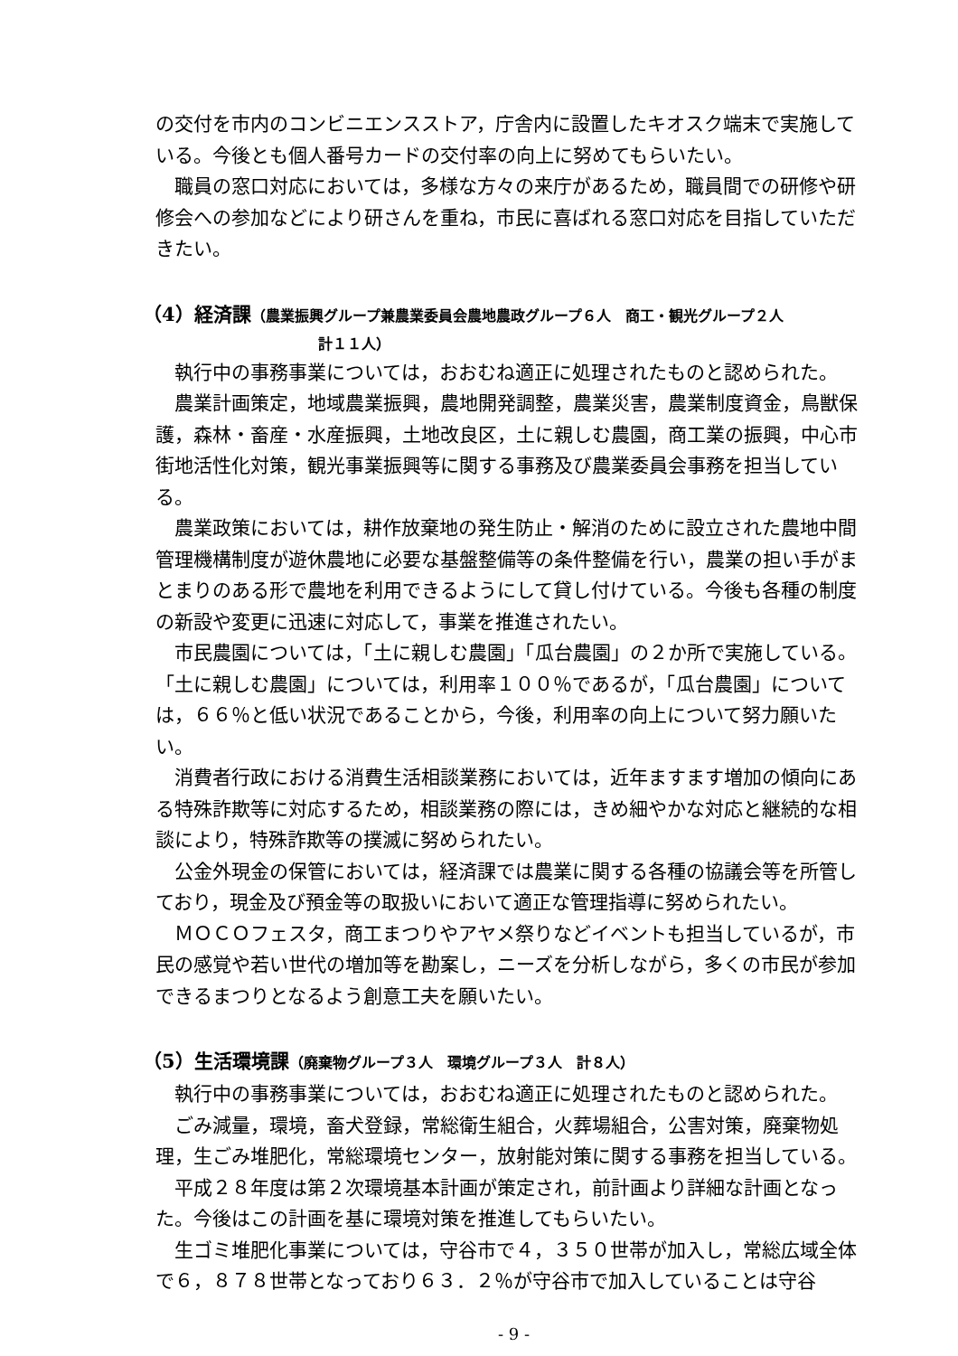の交付を市内のコンビニエンスストア，庁舎内に設置したキオスク端末で実施している。今後とも個人番号カードの交付率の向上に努めてもらいたい。
職員の窓口対応においては，多様な方々の来庁があるため，職員間での研修や研修会への参加などにより研さんを重ね，市民に喜ばれる窓口対応を目指していただきたい。
（4）経済課（農業振興グループ兼農業委員会農地農政グループ６人　商工・観光グループ２人
計１１人）
執行中の事務事業については，おおむね適正に処理されたものと認められた。
農業計画策定，地域農業振興，農地開発調整，農業災害，農業制度資金，鳥獣保護，森林・畜産・水産振興，土地改良区，土に親しむ農園，商工業の振興，中心市街地活性化対策，観光事業振興等に関する事務及び農業委員会事務を担当している。
農業政策においては，耕作放棄地の発生防止・解消のために設立された農地中間管理機構制度が遊休農地に必要な基盤整備等の条件整備を行い，農業の担い手がまとまりのある形で農地を利用できるようにして貸し付けている。今後も各種の制度の新設や変更に迅速に対応して，事業を推進されたい。
市民農園については，「土に親しむ農園」「瓜台農園」の２か所で実施している。「土に親しむ農園」については，利用率１００％であるが，「瓜台農園」については，６６％と低い状況であることから，今後，利用率の向上について努力願いたい。
消費者行政における消費生活相談業務においては，近年ますます増加の傾向にある特殊詐欺等に対応するため，相談業務の際には，きめ細やかな対応と継続的な相談により，特殊詐欺等の撲滅に努められたい。
公金外現金の保管においては，経済課では農業に関する各種の協議会等を所管しており，現金及び預金等の取扱いにおいて適正な管理指導に努められたい。
ＭＯＣＯフェスタ，商工まつりやアヤメ祭りなどイベントも担当しているが，市民の感覚や若い世代の増加等を勘案し，ニーズを分析しながら，多くの市民が参加できるまつりとなるよう創意工夫を願いたい。
（5）生活環境課（廃棄物グループ３人　環境グループ３人　計８人）
執行中の事務事業については，おおむね適正に処理されたものと認められた。
ごみ減量，環境，畜犬登録，常総衛生組合，火葬場組合，公害対策，廃棄物処理，生ごみ堆肥化，常総環境センター，放射能対策に関する事務を担当している。
平成２８年度は第２次環境基本計画が策定され，前計画より詳細な計画となった。今後はこの計画を基に環境対策を推進してもらいたい。
生ゴミ堆肥化事業については，守谷市で４，３５０世帯が加入し，常総広域全体で６，８７８世帯となっており６３．２％が守谷市で加入していることは守谷
- 9 -